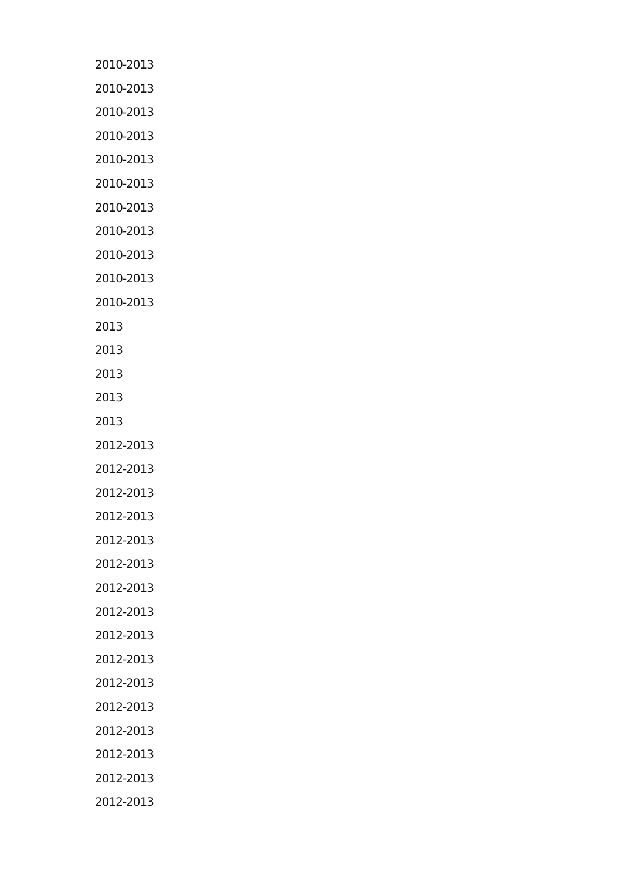2010-2013
2010-2013
2010-2013
2010-2013
2010-2013
2010-2013
2010-2013
2010-2013
2010-2013
2010-2013
2010-2013
2013
2013
2013
2013
2013
2012-2013
2012-2013
2012-2013
2012-2013
2012-2013
2012-2013
2012-2013
2012-2013
2012-2013
2012-2013
2012-2013
2012-2013
2012-2013
2012-2013
2012-2013
2012-2013